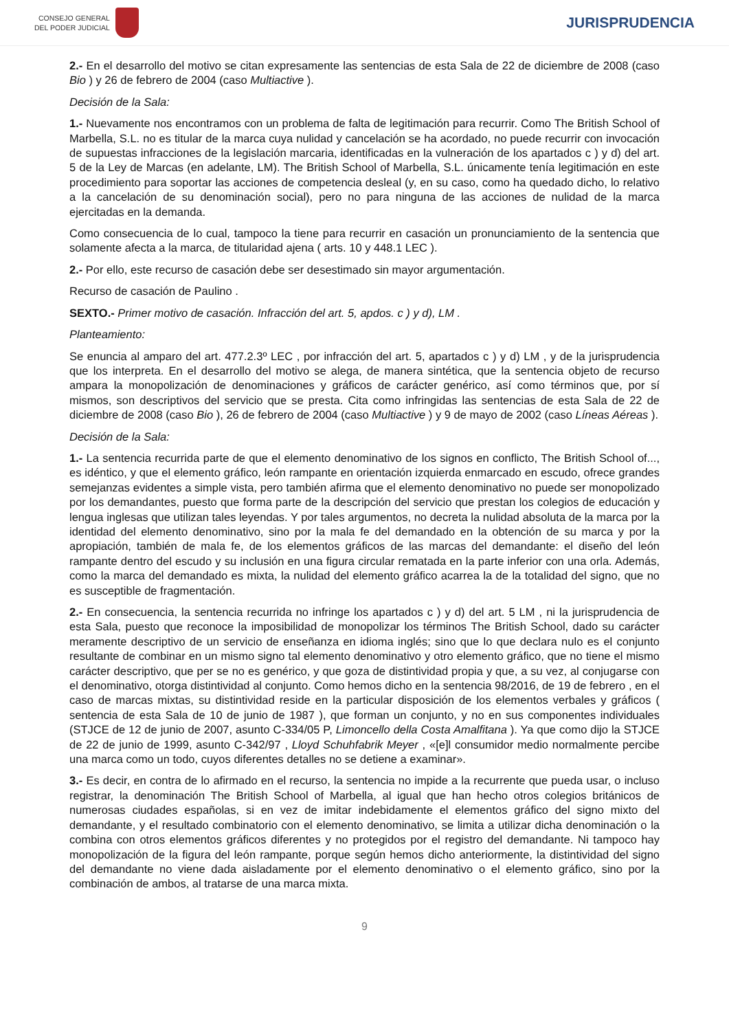CONSEJO GENERAL
DEL PODER JUDICIAL
JURISPRUDENCIA
2.- En el desarrollo del motivo se citan expresamente las sentencias de esta Sala de 22 de diciembre de 2008 (caso Bio ) y 26 de febrero de 2004 (caso Multiactive ).
Decisión de la Sala:
1.- Nuevamente nos encontramos con un problema de falta de legitimación para recurrir. Como The British School of Marbella, S.L. no es titular de la marca cuya nulidad y cancelación se ha acordado, no puede recurrir con invocación de supuestas infracciones de la legislación marcaria, identificadas en la vulneración de los apartados c ) y d) del art. 5 de la Ley de Marcas (en adelante, LM). The British School of Marbella, S.L. únicamente tenía legitimación en este procedimiento para soportar las acciones de competencia desleal (y, en su caso, como ha quedado dicho, lo relativo a la cancelación de su denominación social), pero no para ninguna de las acciones de nulidad de la marca ejercitadas en la demanda.
Como consecuencia de lo cual, tampoco la tiene para recurrir en casación un pronunciamiento de la sentencia que solamente afecta a la marca, de titularidad ajena ( arts. 10 y 448.1 LEC ).
2.- Por ello, este recurso de casación debe ser desestimado sin mayor argumentación.
Recurso de casación de Paulino .
SEXTO.- Primer motivo de casación. Infracción del art. 5, apdos. c ) y d), LM .
Planteamiento:
Se enuncia al amparo del art. 477.2.3º LEC , por infracción del art. 5, apartados c ) y d) LM , y de la jurisprudencia que los interpreta. En el desarrollo del motivo se alega, de manera sintética, que la sentencia objeto de recurso ampara la monopolización de denominaciones y gráficos de carácter genérico, así como términos que, por sí mismos, son descriptivos del servicio que se presta. Cita como infringidas las sentencias de esta Sala de 22 de diciembre de 2008 (caso Bio ), 26 de febrero de 2004 (caso Multiactive ) y 9 de mayo de 2002 (caso Líneas Aéreas ).
Decisión de la Sala:
1.- La sentencia recurrida parte de que el elemento denominativo de los signos en conflicto, The British School of..., es idéntico, y que el elemento gráfico, león rampante en orientación izquierda enmarcado en escudo, ofrece grandes semejanzas evidentes a simple vista, pero también afirma que el elemento denominativo no puede ser monopolizado por los demandantes, puesto que forma parte de la descripción del servicio que prestan los colegios de educación y lengua inglesas que utilizan tales leyendas. Y por tales argumentos, no decreta la nulidad absoluta de la marca por la identidad del elemento denominativo, sino por la mala fe del demandado en la obtención de su marca y por la apropiación, también de mala fe, de los elementos gráficos de las marcas del demandante: el diseño del león rampante dentro del escudo y su inclusión en una figura circular rematada en la parte inferior con una orla. Además, como la marca del demandado es mixta, la nulidad del elemento gráfico acarrea la de la totalidad del signo, que no es susceptible de fragmentación.
2.- En consecuencia, la sentencia recurrida no infringe los apartados c ) y d) del art. 5 LM , ni la jurisprudencia de esta Sala, puesto que reconoce la imposibilidad de monopolizar los términos The British School, dado su carácter meramente descriptivo de un servicio de enseñanza en idioma inglés; sino que lo que declara nulo es el conjunto resultante de combinar en un mismo signo tal elemento denominativo y otro elemento gráfico, que no tiene el mismo carácter descriptivo, que per se no es genérico, y que goza de distintividad propia y que, a su vez, al conjugarse con el denominativo, otorga distintividad al conjunto. Como hemos dicho en la sentencia 98/2016, de 19 de febrero , en el caso de marcas mixtas, su distintividad reside en la particular disposición de los elementos verbales y gráficos ( sentencia de esta Sala de 10 de junio de 1987 ), que forman un conjunto, y no en sus componentes individuales (STJCE de 12 de junio de 2007, asunto C-334/05 P, Limoncello della Costa Amalfitana ). Ya que como dijo la STJCE de 22 de junio de 1999, asunto C-342/97 , Lloyd Schuhfabrik Meyer , «[e]l consumidor medio normalmente percibe una marca como un todo, cuyos diferentes detalles no se detiene a examinar».
3.- Es decir, en contra de lo afirmado en el recurso, la sentencia no impide a la recurrente que pueda usar, o incluso registrar, la denominación The British School of Marbella, al igual que han hecho otros colegios británicos de numerosas ciudades españolas, si en vez de imitar indebidamente el elementos gráfico del signo mixto del demandante, y el resultado combinatorio con el elemento denominativo, se limita a utilizar dicha denominación o la combina con otros elementos gráficos diferentes y no protegidos por el registro del demandante. Ni tampoco hay monopolización de la figura del león rampante, porque según hemos dicho anteriormente, la distintividad del signo del demandante no viene dada aisladamente por el elemento denominativo o el elemento gráfico, sino por la combinación de ambos, al tratarse de una marca mixta.
9